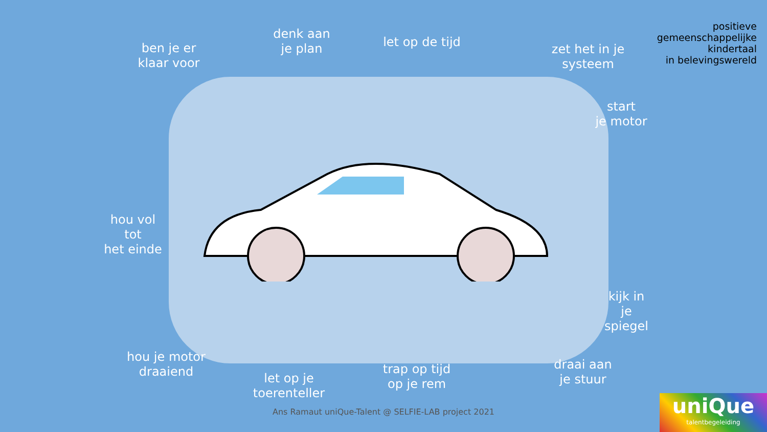positieve
gemeenschappelijke
kindertaal
in belevingswereld
ben je er
klaar voor
denk aan
je plan
let op de tijd
zet het in je
systeem
start
je motor
hou vol
tot
het einde
kijk in
je
spiegel
hou je motor
draaiend
let op je
toerenteller
trap op tijd
op je rem
draai aan
je stuur
Ans Ramaut uniQue-Talent @ SELFIE-LAB project 2021
uniQue
talentbegeleiding